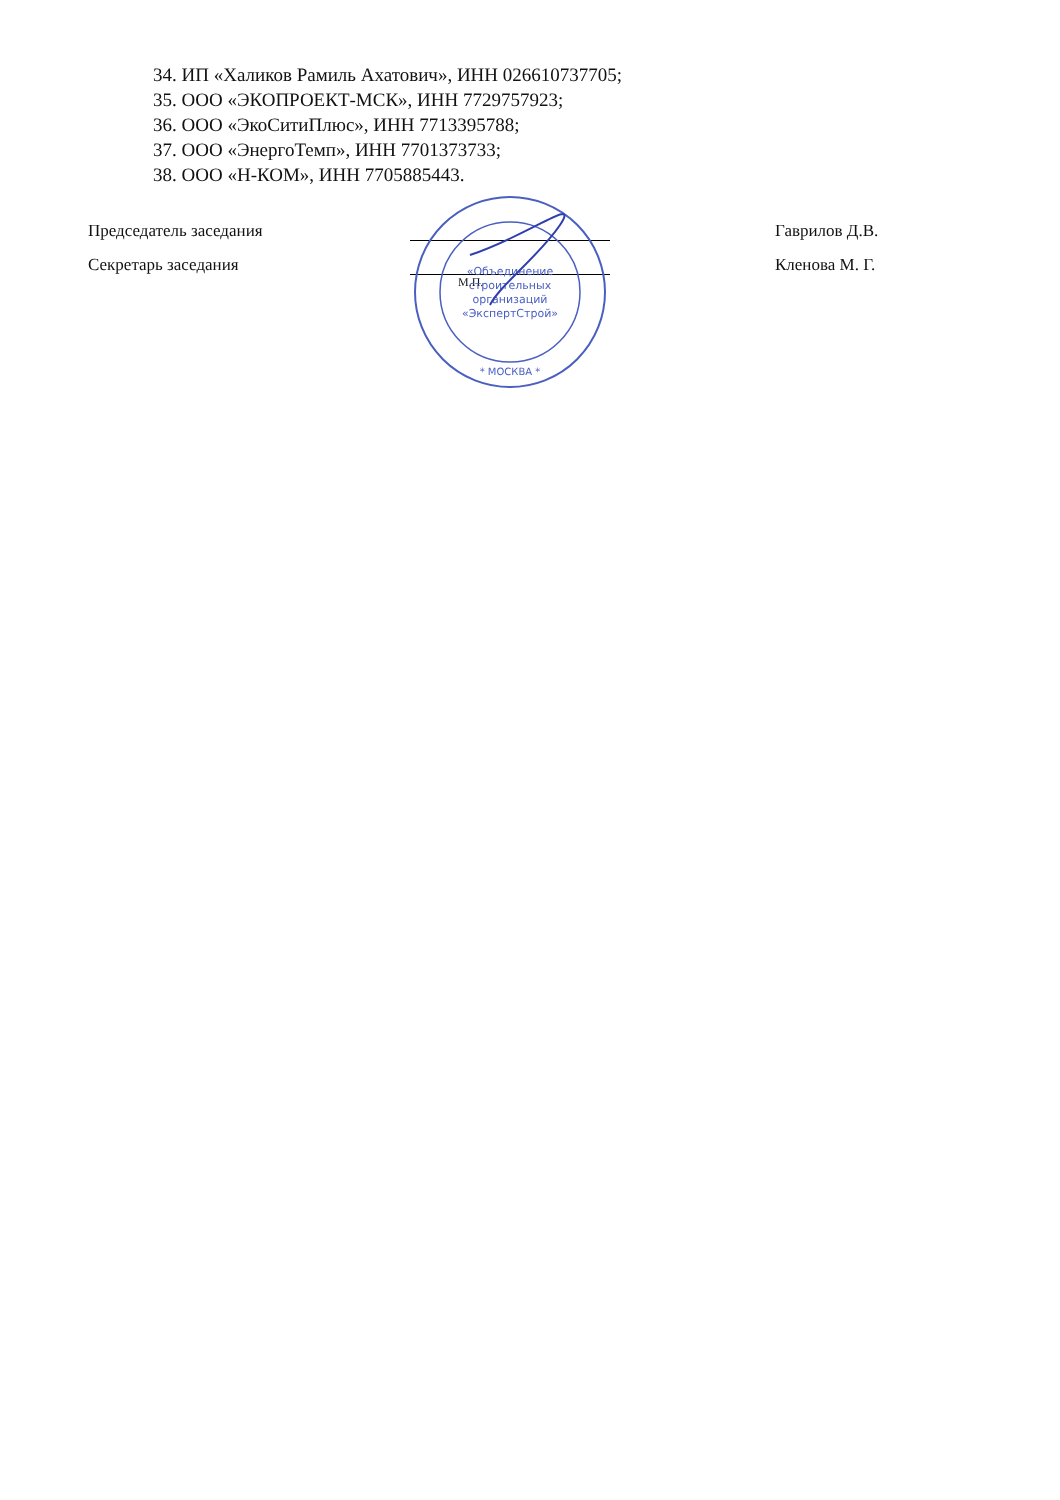34. ИП «Халиков Рамиль Ахатович», ИНН 026610737705;
35. ООО «ЭКОПРОЕКТ-МСК», ИНН 7729757923;
36. ООО «ЭкоСитиПлюс», ИНН 7713395788;
37. ООО «ЭнергоТемп», ИНН 7701373733;
38. ООО «Н-КОМ», ИНН 7705885443.
Председатель заседания Гаврилов Д.В.
Секретарь заседания Кленова М. Г.
М.П.
«Объединение
строительных
организаций
«ЭкспертСтрой»
* МОСКВА *